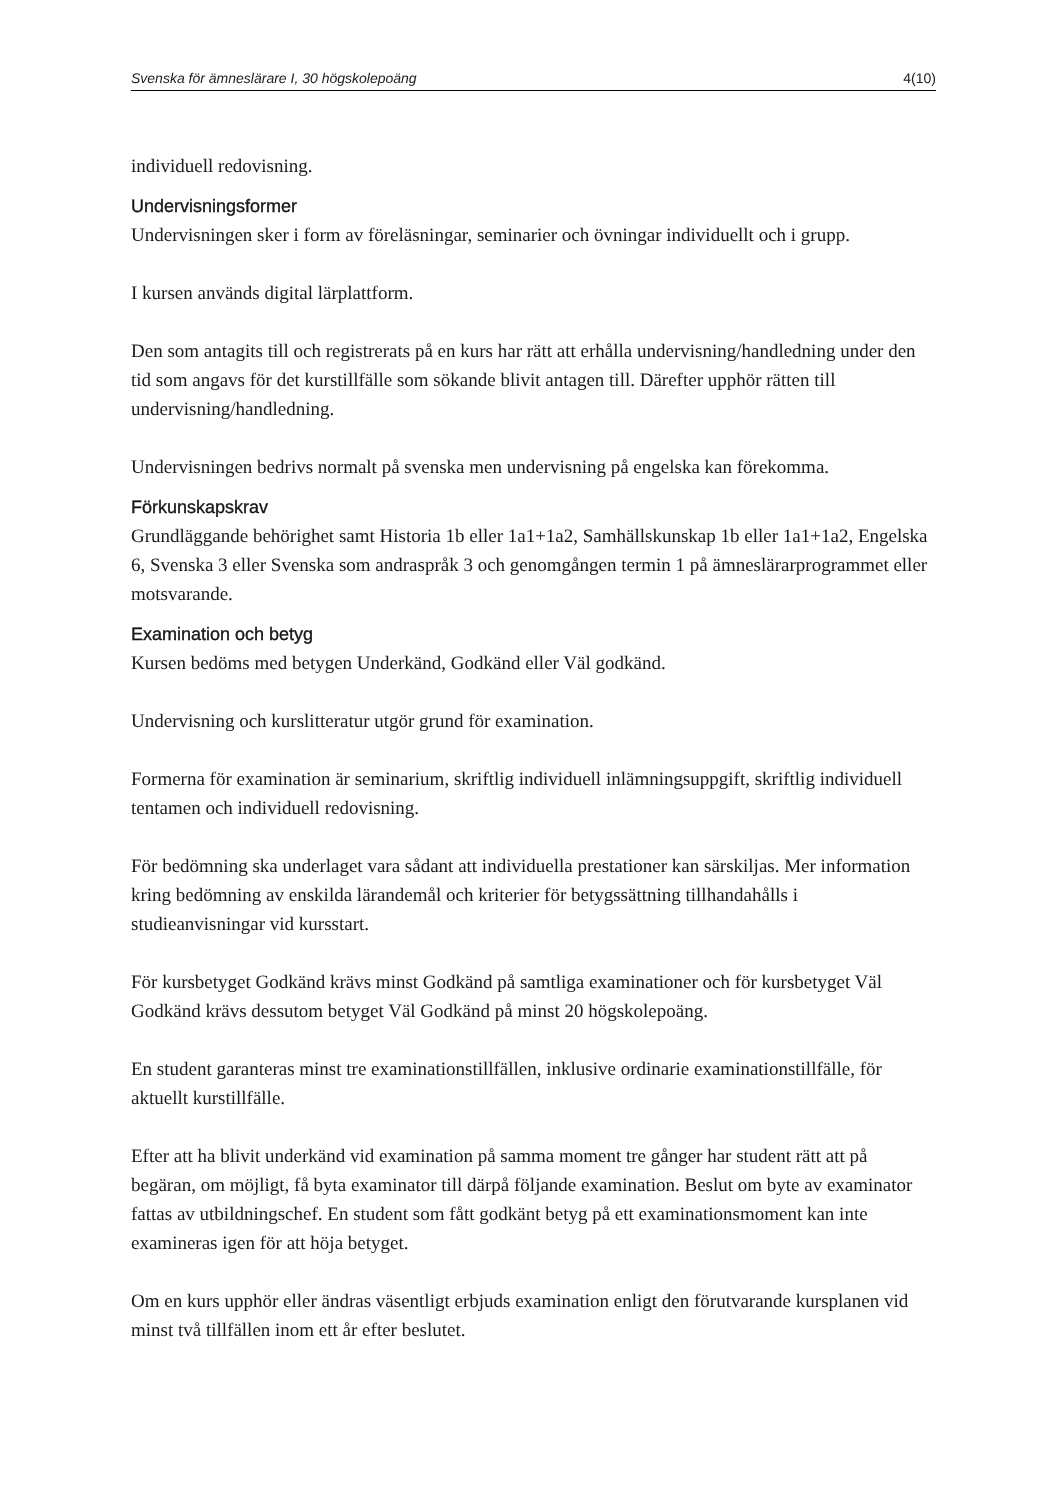Svenska för ämneslärare I, 30 högskolepoäng 4(10)
individuell redovisning.
Undervisningsformer
Undervisningen sker i form av föreläsningar, seminarier och övningar individuellt och i grupp.
I kursen används digital lärplattform.
Den som antagits till och registrerats på en kurs har rätt att erhålla undervisning/handledning under den tid som angavs för det kurstillfälle som sökande blivit antagen till. Därefter upphör rätten till undervisning/handledning.
Undervisningen bedrivs normalt på svenska men undervisning på engelska kan förekomma.
Förkunskapskrav
Grundläggande behörighet samt Historia 1b eller 1a1+1a2, Samhällskunskap 1b eller 1a1+1a2, Engelska 6, Svenska 3 eller Svenska som andraspråk 3 och genomgången termin 1 på ämneslärarprogrammet eller motsvarande.
Examination och betyg
Kursen bedöms med betygen Underkänd, Godkänd eller Väl godkänd.
Undervisning och kurslitteratur utgör grund för examination.
Formerna för examination är seminarium, skriftlig individuell inlämningsuppgift, skriftlig individuell tentamen och individuell redovisning.
För bedömning ska underlaget vara sådant att individuella prestationer kan särskiljas. Mer information kring bedömning av enskilda lärandemål och kriterier för betygssättning tillhandahålls i studieanvisningar vid kursstart.
För kursbetyget Godkänd krävs minst Godkänd på samtliga examinationer och för kursbetyget Väl Godkänd krävs dessutom betyget Väl Godkänd på minst 20 högskolepoäng.
En student garanteras minst tre examinationstillfällen, inklusive ordinarie examinationstillfälle, för aktuellt kurstillfälle.
Efter att ha blivit underkänd vid examination på samma moment tre gånger har student rätt att på begäran, om möjligt, få byta examinator till därpå följande examination. Beslut om byte av examinator fattas av utbildningschef. En student som fått godkänt betyg på ett examinationsmoment kan inte examineras igen för att höja betyget.
Om en kurs upphör eller ändras väsentligt erbjuds examination enligt den förutvarande kursplanen vid minst två tillfällen inom ett år efter beslutet.